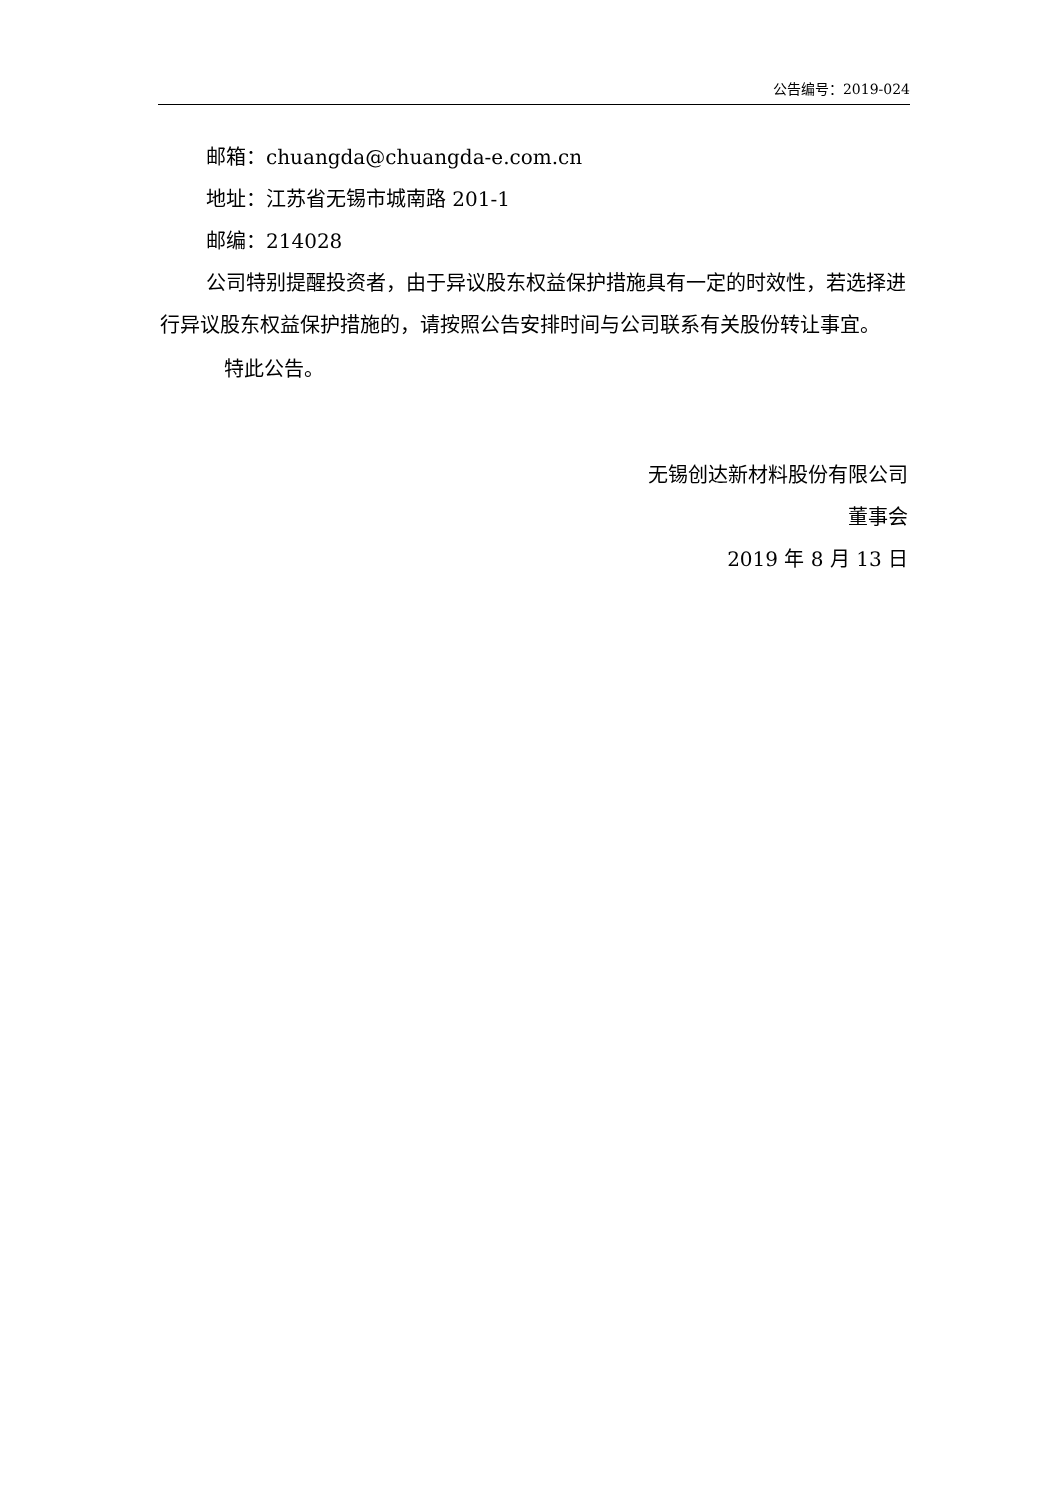公告编号：2019-024
邮箱：chuangda@chuangda-e.com.cn
地址：江苏省无锡市城南路 201-1
邮编：214028
公司特别提醒投资者，由于异议股东权益保护措施具有一定的时效性，若选择进行异议股东权益保护措施的，请按照公告安排时间与公司联系有关股份转让事宜。
特此公告。
无锡创达新材料股份有限公司
董事会
2019 年 8 月 13 日